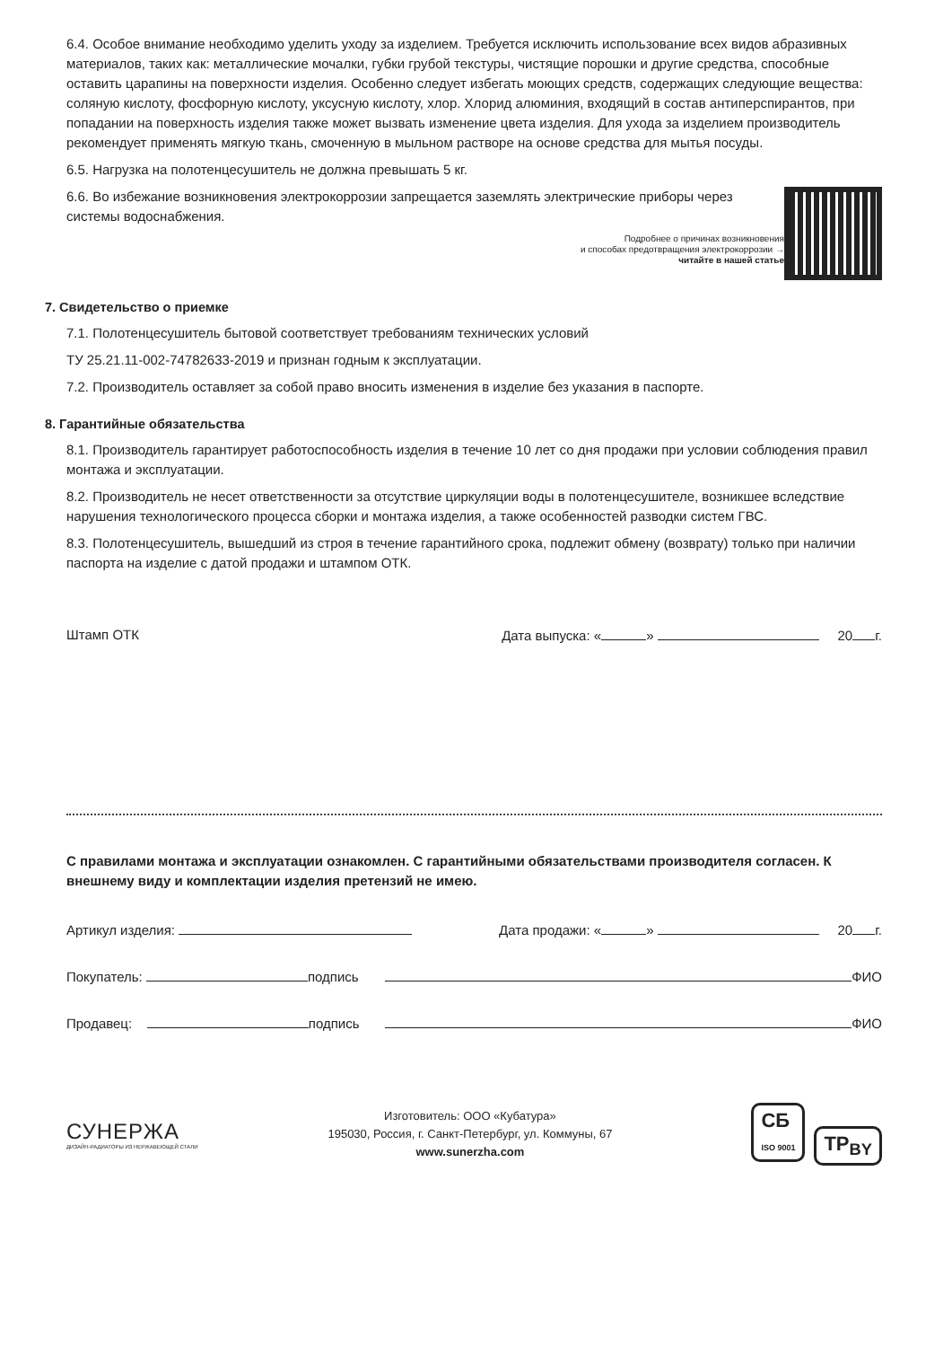6.4. Особое внимание необходимо уделить уходу за изделием. Требуется исключить использование всех видов абразивных материалов, таких как: металлические мочалки, губки грубой текстуры, чистящие порошки и другие средства, способные оставить царапины на поверхности изделия. Особенно следует избегать моющих средств, содержащих следующие вещества: соляную кислоту, фосфорную кислоту, уксусную кислоту, хлор. Хлорид алюминия, входящий в состав антиперспирантов, при попадании на поверхность изделия также может вызвать изменение цвета изделия. Для ухода за изделием производитель рекомендует применять мягкую ткань, смоченную в мыльном растворе на основе средства для мытья посуды.
6.5. Нагрузка на полотенцесушитель не должна превышать 5 кг.
6.6. Во избежание возникновения электрокоррозии запрещается заземлять электрические приборы через системы водоснабжения.
Подробнее о причинах возникновения
и способах предотвращения электрокоррозии →
читайте в нашей статье
7. Свидетельство о приемке
7.1. Полотенцесушитель бытовой соответствует требованиям технических условий
ТУ 25.21.11-002-74782633-2019 и признан годным к эксплуатации.
7.2. Производитель оставляет за собой право вносить изменения в изделие без указания в паспорте.
8. Гарантийные обязательства
8.1. Производитель гарантирует работоспособность изделия в течение 10 лет со дня продажи при условии соблюдения правил монтажа и эксплуатации.
8.2. Производитель не несет ответственности за отсутствие циркуляции воды в полотенцесушителе, возникшее вследствие нарушения технологического процесса сборки и монтажа изделия, а также особенностей разводки систем ГВС.
8.3. Полотенцесушитель, вышедший из строя в течение гарантийного срока, подлежит обмену (возврату) только при наличии паспорта на изделие с датой продажи и штампом ОТК.
Штамп ОТК Дата выпуска: « » 20 г.
С правилами монтажа и эксплуатации ознакомлен. С гарантийными обязательствами производителя согласен. К внешнему виду и комплектации изделия претензий не имею.
Артикул изделия: Дата продажи: « » 20 г.
Покупатель: подпись ФИО
Продавец: подпись ФИО
СУНЕРЖА
ДИЗАЙН-РАДИАТОРЫ ИЗ НЕРЖАВЕЮЩЕЙ СТАЛИ
Изготовитель: ООО «Кубатура»
195030, Россия, г. Санкт-Петербург, ул. Коммуны, 67
www.sunerzha.com
СБ
ISO 9001 TP<sub>BY</sub>